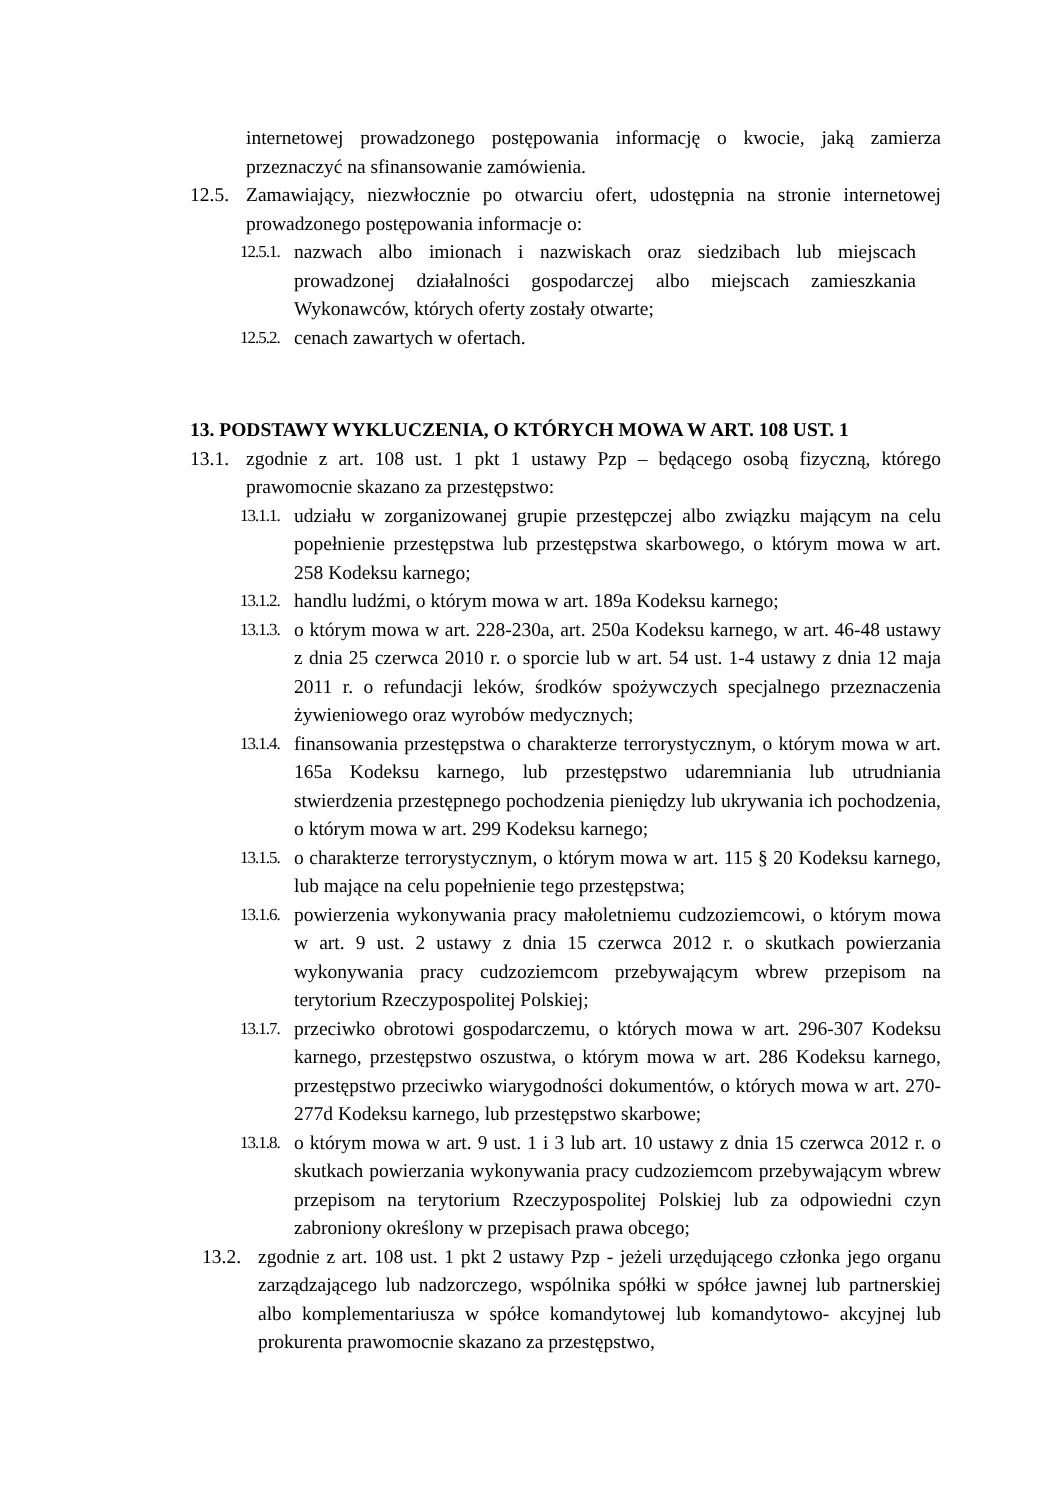internetowej prowadzonego postępowania informację o kwocie, jaką zamierza przeznaczyć na sfinansowanie zamówienia.
12.5. Zamawiający, niezwłocznie po otwarciu ofert, udostępnia na stronie internetowej prowadzonego postępowania informacje o:
12.5.1. nazwach albo imionach i nazwiskach oraz siedzibach lub miejscach prowadzonej działalności gospodarczej albo miejscach zamieszkania Wykonawców, których oferty zostały otwarte;
12.5.2. cenach zawartych w ofertach.
13. PODSTAWY WYKLUCZENIA, O KTÓRYCH MOWA W ART. 108 UST. 1
13.1. zgodnie z art. 108 ust. 1 pkt 1 ustawy Pzp – będącego osobą fizyczną, którego prawomocnie skazano za przestępstwo:
13.1.1. udziału w zorganizowanej grupie przestępczej albo związku mającym na celu popełnienie przestępstwa lub przestępstwa skarbowego, o którym mowa w art. 258 Kodeksu karnego;
13.1.2. handlu ludźmi, o którym mowa w art. 189a Kodeksu karnego;
13.1.3. o którym mowa w art. 228-230a, art. 250a Kodeksu karnego, w art. 46-48 ustawy z dnia 25 czerwca 2010 r. o sporcie lub w art. 54 ust. 1-4 ustawy z dnia 12 maja 2011 r. o refundacji leków, środków spożywczych specjalnego przeznaczenia żywieniowego oraz wyrobów medycznych;
13.1.4. finansowania przestępstwa o charakterze terrorystycznym, o którym mowa w art. 165a Kodeksu karnego, lub przestępstwo udaremniania lub utrudniania stwierdzenia przestępnego pochodzenia pieniędzy lub ukrywania ich pochodzenia, o którym mowa w art. 299 Kodeksu karnego;
13.1.5. o charakterze terrorystycznym, o którym mowa w art. 115 § 20 Kodeksu karnego, lub mające na celu popełnienie tego przestępstwa;
13.1.6. powierzenia wykonywania pracy małoletniemu cudzoziemcowi, o którym mowa w art. 9 ust. 2 ustawy z dnia 15 czerwca 2012 r. o skutkach powierzania wykonywania pracy cudzoziemcom przebywającym wbrew przepisom na terytorium Rzeczypospolitej Polskiej;
13.1.7. przeciwko obrotowi gospodarczemu, o których mowa w art. 296-307 Kodeksu karnego, przestępstwo oszustwa, o którym mowa w art. 286 Kodeksu karnego, przestępstwo przeciwko wiarygodności dokumentów, o których mowa w art. 270- 277d Kodeksu karnego, lub przestępstwo skarbowe;
13.1.8. o którym mowa w art. 9 ust. 1 i 3 lub art. 10 ustawy z dnia 15 czerwca 2012 r. o skutkach powierzania wykonywania pracy cudzoziemcom przebywającym wbrew przepisom na terytorium Rzeczypospolitej Polskiej lub za odpowiedni czyn zabroniony określony w przepisach prawa obcego;
13.2. zgodnie z art. 108 ust. 1 pkt 2 ustawy Pzp - jeżeli urzędującego członka jego organu zarządzającego lub nadzorczego, wspólnika spółki w spółce jawnej lub partnerskiej albo komplementariusza w spółce komandytowej lub komandytowo- akcyjnej lub prokurenta prawomocnie skazano za przestępstwo,